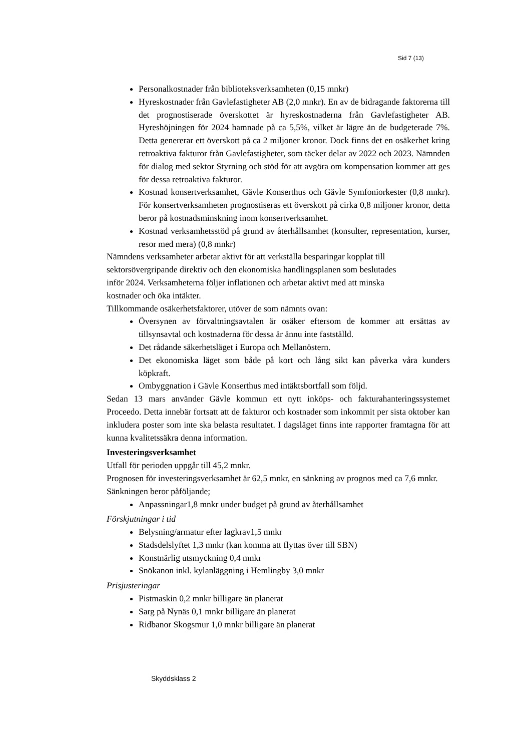Sid 7 (13)
Personalkostnader från biblioteksverksamheten (0,15 mnkr)
Hyreskostnader från Gavlefastigheter AB (2,0 mnkr). En av de bidragande faktorerna till det prognostiserade överskottet är hyreskostnaderna från Gavlefastigheter AB. Hyreshöjningen för 2024 hamnade på ca 5,5%, vilket är lägre än de budgeterade 7%. Detta genererar ett överskott på ca 2 miljoner kronor. Dock finns det en osäkerhet kring retroaktiva fakturor från Gavlefastigheter, som täcker delar av 2022 och 2023. Nämnden för dialog med sektor Styrning och stöd för att avgöra om kompensation kommer att ges för dessa retroaktiva fakturor.
Kostnad konsertverksamhet, Gävle Konserthus och Gävle Symfoniorkester (0,8 mnkr). För konsertverksamheten prognostiseras ett överskott på cirka 0,8 miljoner kronor, detta beror på kostnadsminskning inom konsertverksamhet.
Kostnad verksamhetsstöd på grund av återhållsamhet (konsulter, representation, kurser, resor med mera) (0,8 mnkr)
Nämndens verksamheter arbetar aktivt för att verkställa besparingar kopplat till
sektorsövergripande direktiv och den ekonomiska handlingsplanen som beslutades
inför 2024. Verksamheterna följer inflationen och arbetar aktivt med att minska
kostnader och öka intäkter.
Tillkommande osäkerhetsfaktorer, utöver de som nämnts ovan:
Översynen av förvaltningsavtalen är osäker eftersom de kommer att ersättas av tillsynsavtal och kostnaderna för dessa är ännu inte fastställd.
Det rådande säkerhetsläget i Europa och Mellanöstern.
Det ekonomiska läget som både på kort och lång sikt kan påverka våra kunders köpkraft.
Ombyggnation i Gävle Konserthus med intäktsbortfall som följd.
Sedan 13 mars använder Gävle kommun ett nytt inköps- och fakturahanteringssystemet Proceedo. Detta innebär fortsatt att de fakturor och kostnader som inkommit per sista oktober kan inkludera poster som inte ska belasta resultatet. I dagsläget finns inte rapporter framtagna för att kunna kvalitetssäkra denna information.
Investeringsverksamhet
Utfall för perioden uppgår till 45,2 mnkr.
Prognosen för investeringsverksamhet är 62,5 mnkr, en sänkning av prognos med ca 7,6 mnkr. Sänkningen beror påföljande;
Anpassningar1,8 mnkr under budget på grund av återhållsamhet
Förskjutningar i tid
Belysning/armatur efter lagkrav1,5 mnkr
Stadsdelslyftet 1,3 mnkr (kan komma att flyttas över till SBN)
Konstnärlig utsmyckning 0,4 mnkr
Snökanon inkl. kylanläggning i Hemlingby 3,0 mnkr
Prisjusteringar
Pistmaskin 0,2 mnkr billigare än planerat
Sarg på Nynäs 0,1 mnkr billigare än planerat
Ridbanor Skogsmur 1,0 mnkr billigare än planerat
Skyddsklass 2